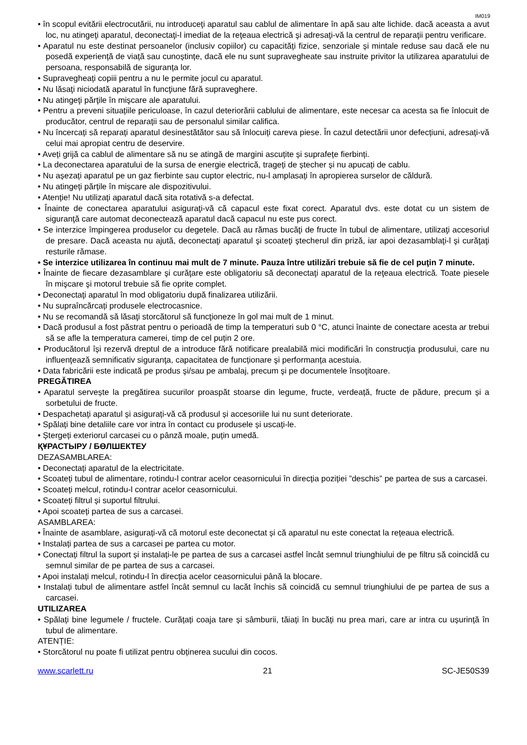IM019
• în scopul evitării electrocutării, nu introduceţi aparatul sau cablul de alimentare în apă sau alte lichide. dacă aceasta a avut loc, nu atingeţi aparatul, deconectaţi-l imediat de la reţeaua electrică şi adresaţi-vă la centrul de reparaţii pentru verificare.
• Aparatul nu este destinat persoanelor (inclusiv copiilor) cu capacități fizice, senzoriale și mintale reduse sau dacă ele nu posedă experiență de viață sau cunoștințe, dacă ele nu sunt supravegheate sau instruite privitor la utilizarea aparatului de persoana, responsabilă de siguranța lor.
• Supravegheați copiii pentru a nu le permite jocul cu aparatul.
• Nu lăsaţi niciodată aparatul în funcţiune fără supraveghere.
• Nu atingeţi părţile în mişcare ale aparatului.
• Pentru a preveni situațiile periculoase, în cazul deteriorării cablului de alimentare, este necesar ca acesta sa fie înlocuit de producător, centrul de reparații sau de personalul similar califica.
• Nu încercați să reparați aparatul desinestătător sau să înlocuiți careva piese. În cazul detectării unor defecțiuni, adresați-vă celui mai apropiat centru de deservire.
• Aveți grijă ca cablul de alimentare să nu se atingă de margini ascuțite și suprafețe fierbinți.
• La deconectarea aparatului de la sursa de energie electrică, trageți de ștecher și nu apucați de cablu.
• Nu așezați aparatul pe un gaz fierbinte sau cuptor electric, nu-l amplasați în apropierea surselor de căldură.
• Nu atingeți părțile în mișcare ale dispozitivului.
• Atenție! Nu utilizați aparatul dacă sita rotativă s-a defectat.
• Înainte de conectarea aparatului asiguraţi-vă că capacul este fixat corect. Aparatul dvs. este dotat cu un sistem de siguranţă care automat deconectează aparatul dacă capacul nu este pus corect.
• Se interzice împingerea produselor cu degetele. Dacă au rămas bucăţi de fructe în tubul de alimentare, utilizaţi accesoriul de presare. Dacă aceasta nu ajută, deconectaţi aparatul şi scoateţi ştecherul din priză, iar apoi dezasamblaţi-l şi curăţaţi resturile rămase.
• Se interzice utilizarea în continuu mai mult de 7 minute. Pauza între utilizări trebuie să fie de cel puţin 7 minute.
• Înainte de fiecare dezasamblare şi curăţare este obligatoriu să deconectaţi aparatul de la reţeaua electrică. Toate piesele în mişcare şi motorul trebuie să fie oprite complet.
• Deconectaţi aparatul în mod obligatoriu după finalizarea utilizării.
• Nu supraîncărcați produsele electrocasnice.
• Nu se recomandă să lăsaţi storcătorul să funcţioneze în gol mai mult de 1 minut.
• Dacă produsul a fost păstrat pentru o perioadă de timp la temperaturi sub 0 °C, atunci înainte de conectare acesta ar trebui să se afle la temperatura camerei, timp de cel puțin 2 ore.
• Producătorul își rezervă dreptul de a introduce fără notificare prealabilă mici modificări în construcţia produsului, care nu influenţează semnificativ siguranţa, capacitatea de funcționare şi performanța acestuia.
• Data fabricării este indicată pe produs şi/sau pe ambalaj, precum şi pe documentele însoţitoare.
PREGĂTIREA
• Aparatul servește la pregătirea sucurilor proaspăt stoarse din legume, fructe, verdeață, fructe de pădure, precum și a sorbetului de fructe.
• Despachetați aparatul și asigurați-vă că produsul și accesoriile lui nu sunt deteriorate.
• Spălați bine detaliile care vor intra în contact cu produsele și uscați-le.
• Ștergeți exteriorul carcasei cu o pânză moale, puțin umedă.
ҚҰРАСТЫРУ / БӨЛШЕКТЕУ
DEZASAMBLAREA:
• Deconectați aparatul de la electricitate.
• Scoateți tubul de alimentare, rotindu-l contrar acelor ceasornicului în direcția poziției ”deschis” pe partea de sus a carcasei.
• Scoateți melcul, rotindu-l contrar acelor ceasornicului.
• Scoateți filtrul și suportul filtrului.
• Apoi scoateți partea de sus a carcasei.
ASAMBLAREA:
• Înainte de asamblare, asigurați-vă că motorul este deconectat și că aparatul nu este conectat la rețeaua electrică.
• Instalați partea de sus a carcasei pe partea cu motor.
• Conectați filtrul la suport și instalați-le pe partea de sus a carcasei astfel încât semnul triunghiului de pe filtru să coincidă cu semnul similar de pe partea de sus a carcasei.
• Apoi instalați melcul, rotindu-l în direcția acelor ceasornicului până la blocare.
• Instalați tubul de alimentare astfel încât semnul cu lacăt închis să coincidă cu semnul triunghiului de pe partea de sus a carcasei.
UTILIZAREA
• Spălați bine legumele / fructele. Curățați coaja tare și sâmburii, tăiați în bucăți nu prea mari, care ar intra cu ușurință în tubul de alimentare.
ATENȚIE:
• Storcătorul nu poate fi utilizat pentru obținerea sucului din cocos.
www.scarlett.ru 21 SC-JE50S39